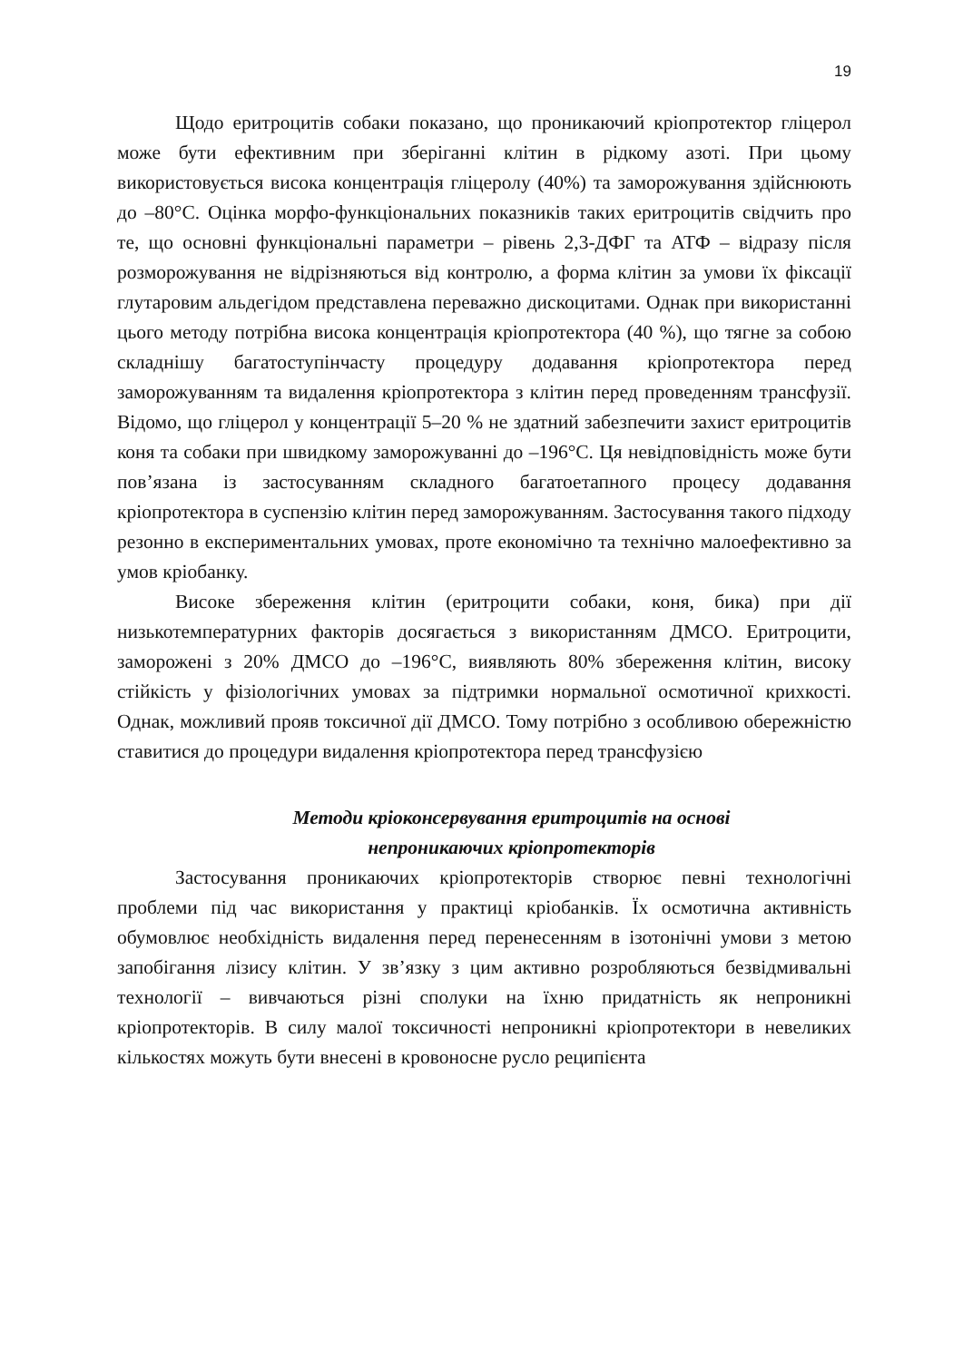19
Щодо еритроцитів собаки показано, що проникаючий кріопротектор гліцерол може бути ефективним при зберіганні клітин в рідкому азоті. При цьому використовується висока концентрація гліцеролу (40%) та заморожування здійснюють до –80°С. Оцінка морфо-функціональних показників таких еритроцитів свідчить про те, що основні функціональні параметри – рівень 2,3-ДФГ та АТФ – відразу після розморожування не відрізняються від контролю, а форма клітин за умови їх фіксації глутаровим альдегідом представлена переважно дискоцитами. Однак при використанні цього методу потрібна висока концентрація кріопротектора (40 %), що тягне за собою складнішу багатоступінчасту процедуру додавання кріопротектора перед заморожуванням та видалення кріопротектора з клітин перед проведенням трансфузії. Відомо, що гліцерол у концентрації 5–20 % не здатний забезпечити захист еритроцитів коня та собаки при швидкому заморожуванні до –196°С. Ця невідповідність може бути пов’язана із застосуванням складного багатоетапного процесу додавання кріопротектора в суспензію клітин перед заморожуванням. Застосування такого підходу резонно в експериментальних умовах, проте економічно та технічно малоефективно за умов кріобанку.
Високе збереження клітин (еритроцити собаки, коня, бика) при дії низькотемпературних факторів досягається з використанням ДМСО. Еритроцити, заморожені з 20% ДМСО до –196°С, виявляють 80% збереження клітин, високу стійкість у фізіологічних умовах за підтримки нормальної осмотичної крихкості. Однак, можливий прояв токсичної дії ДМСО. Тому потрібно з особливою обережністю ставитися до процедури видалення кріопротектора перед трансфузією
Методи кріоконсервування еритроцитів на основі
непроникаючих кріопротекторів
Застосування проникаючих кріопротекторів створює певні технологічні проблеми під час використання у практиці кріобанків. Їх осмотична активність обумовлює необхідність видалення перед перенесенням в ізотонічні умови з метою запобігання лізису клітин. У зв’язку з цим активно розробляються безвідмивальні технології – вивчаються різні сполуки на їхню придатність як непроникні кріопротекторів. В силу малої токсичності непроникні кріопротектори в невеликих кількостях можуть бути внесені в кровоносне русло реципієнта